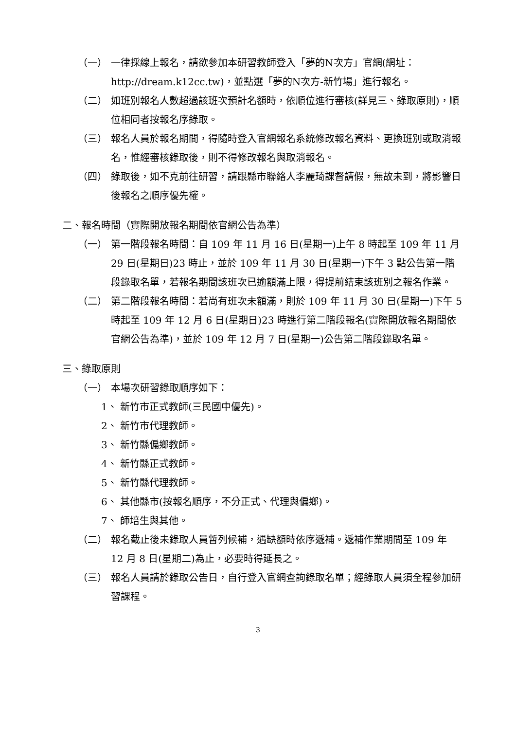（一） 一律採線上報名，請欲參加本研習教師登入「夢的N次方」官網(網址：http://dream.k12cc.tw)，並點選「夢的N次方-新竹場」進行報名。
（二） 如班別報名人數超過該班次預計名額時，依順位進行審核(詳見三、錄取原則)，順位相同者按報名序錄取。
（三） 報名人員於報名期間，得隨時登入官網報名系統修改報名資料、更換班別或取消報名，惟經審核錄取後，則不得修改報名與取消報名。
（四） 錄取後，如不克前往研習，請跟縣市聯絡人李麗琦課督請假，無故未到，將影響日後報名之順序優先權。
二、報名時間（實際開放報名期間依官網公告為準）
（一） 第一階段報名時間：自 109 年 11 月 16 日(星期一)上午 8 時起至 109 年 11 月 29 日(星期日)23 時止，並於 109 年 11 月 30 日(星期一)下午 3 點公告第一階段錄取名單，若報名期間該班次已逾額滿上限，得提前結束該班別之報名作業。
（二） 第二階段報名時間：若尚有班次未額滿，則於 109 年 11 月 30 日(星期一)下午 5 時起至 109 年 12 月 6 日(星期日)23 時進行第二階段報名(實際開放報名期間依官網公告為準)，並於 109 年 12 月 7 日(星期一)公告第二階段錄取名單。
三、錄取原則
（一） 本場次研習錄取順序如下：
1、 新竹市正式教師(三民國中優先)。
2、 新竹市代理教師。
3、 新竹縣偏鄉教師。
4、 新竹縣正式教師。
5、 新竹縣代理教師。
6、 其他縣市(按報名順序，不分正式、代理與偏鄉)。
7、 師培生與其他。
（二） 報名截止後未錄取人員暫列候補，遇缺額時依序遞補。遞補作業期間至 109 年 12 月 8 日(星期二)為止，必要時得延長之。
（三） 報名人員請於錄取公告日，自行登入官網查詢錄取名單；經錄取人員須全程參加研習課程。
3